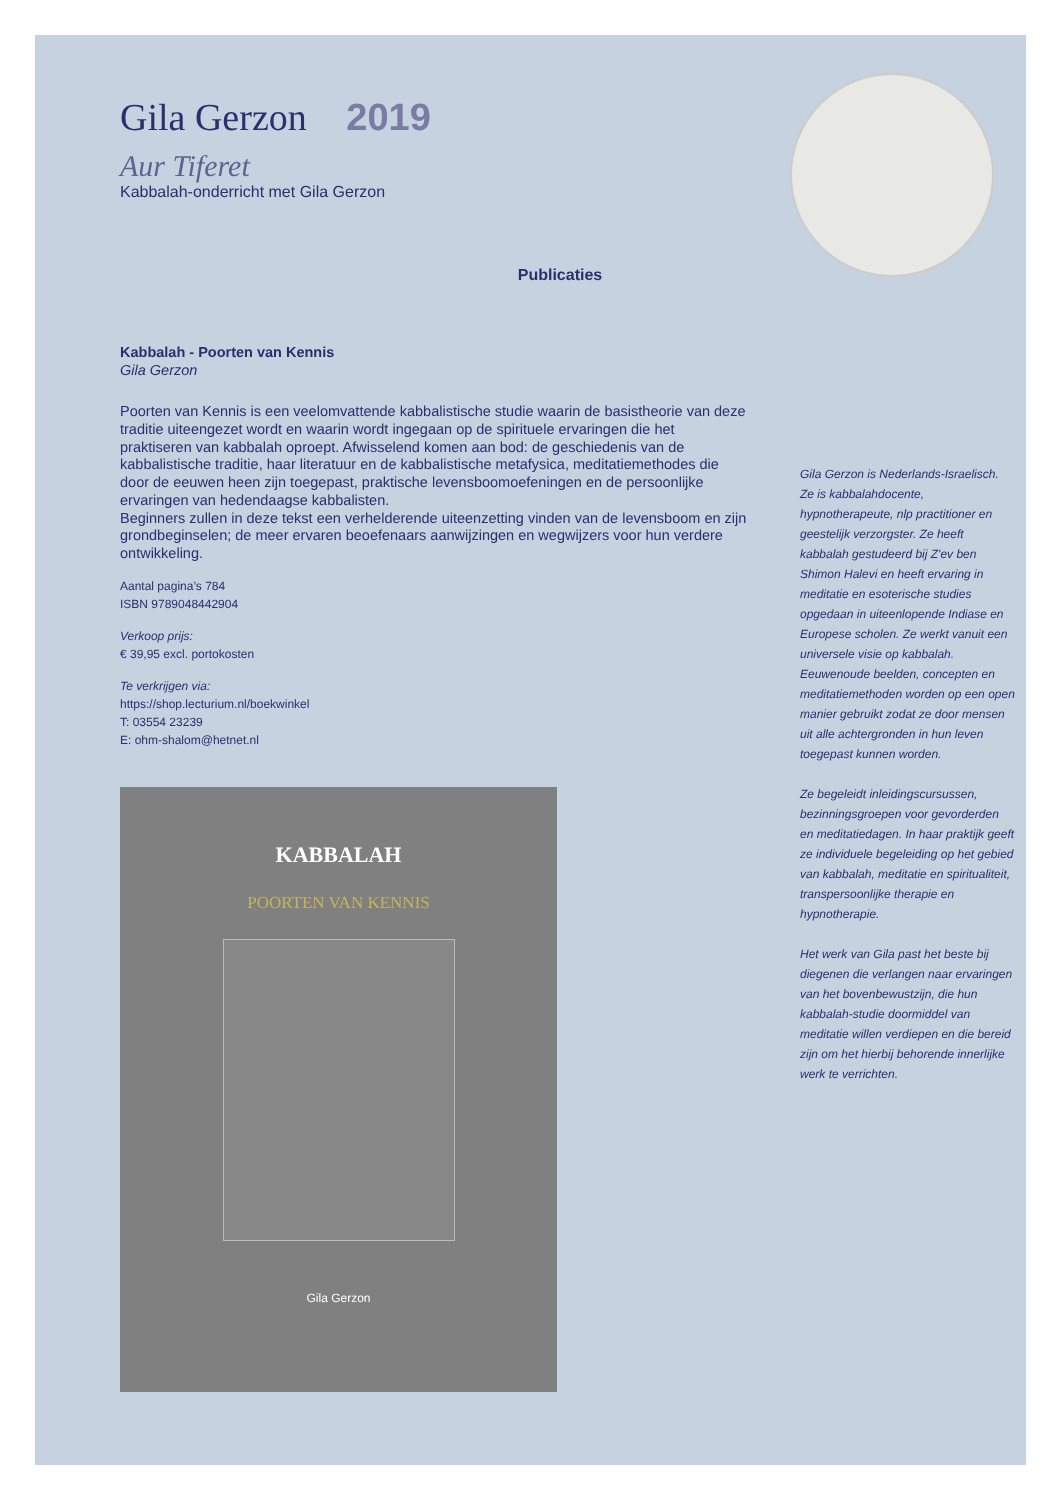Gila Gerzon 2019
Aur Tiferet
Kabbalah-onderricht met Gila Gerzon
Publicaties
Kabbalah - Poorten van Kennis
Gila Gerzon
Poorten van Kennis is een veelomvattende kabbalistische studie waarin de basistheorie van deze traditie uiteengezet wordt en waarin wordt ingegaan op de spirituele ervaringen die het praktiseren van kabbalah oproept. Afwisselend komen aan bod: de geschiedenis van de kabbalistische traditie, haar literatuur en de kabbalistische metafysica, meditatiemethodes die door de eeuwen heen zijn toegepast, praktische levensboomoefeningen en de persoonlijke ervaringen van hedendaagse kabbalisten.
Beginners zullen in deze tekst een verhelderende uiteenzetting vinden van de levensboom en zijn grondbeginselen; de meer ervaren beoefenaars aanwijzingen en wegwijzers voor hun verdere ontwikkeling.
Aantal pagina’s 784
ISBN 9789048442904
Verkoop prijs:
€ 39,95 excl. portokosten
Te verkrijgen via:
https://shop.lecturium.nl/boekwinkel
T: 03554 23239
E: ohm-shalom@hetnet.nl
KABBALAH
POORTEN VAN KENNIS
Gila Gerzon
Gila Gerzon is Nederlands-Israelisch. Ze is kabbalahdocente, hypnotherapeute, nlp practitioner en geestelijk verzorgster. Ze heeft kabbalah gestudeerd bij Z'ev ben Shimon Halevi en heeft ervaring in meditatie en esoterische studies opgedaan in uiteenlopende Indiase en Europese scholen. Ze werkt vanuit een universele visie op kabbalah. Eeuwenoude beelden, concepten en meditatiemethoden worden op een open manier gebruikt zodat ze door mensen uit alle achtergronden in hun leven toegepast kunnen worden.
Ze begeleidt inleidingscursussen, bezinningsgroepen voor gevorderden en meditatiedagen. In haar praktijk geeft ze individuele begeleiding op het gebied van kabbalah, meditatie en spiritualiteit, transpersoonlijke therapie en hypnotherapie.
Het werk van Gila past het beste bij diegenen die verlangen naar ervaringen van het bovenbewustzijn, die hun kabbalah-studie doormiddel van meditatie willen verdiepen en die bereid zijn om het hierbij behorende innerlijke werk te verrichten.